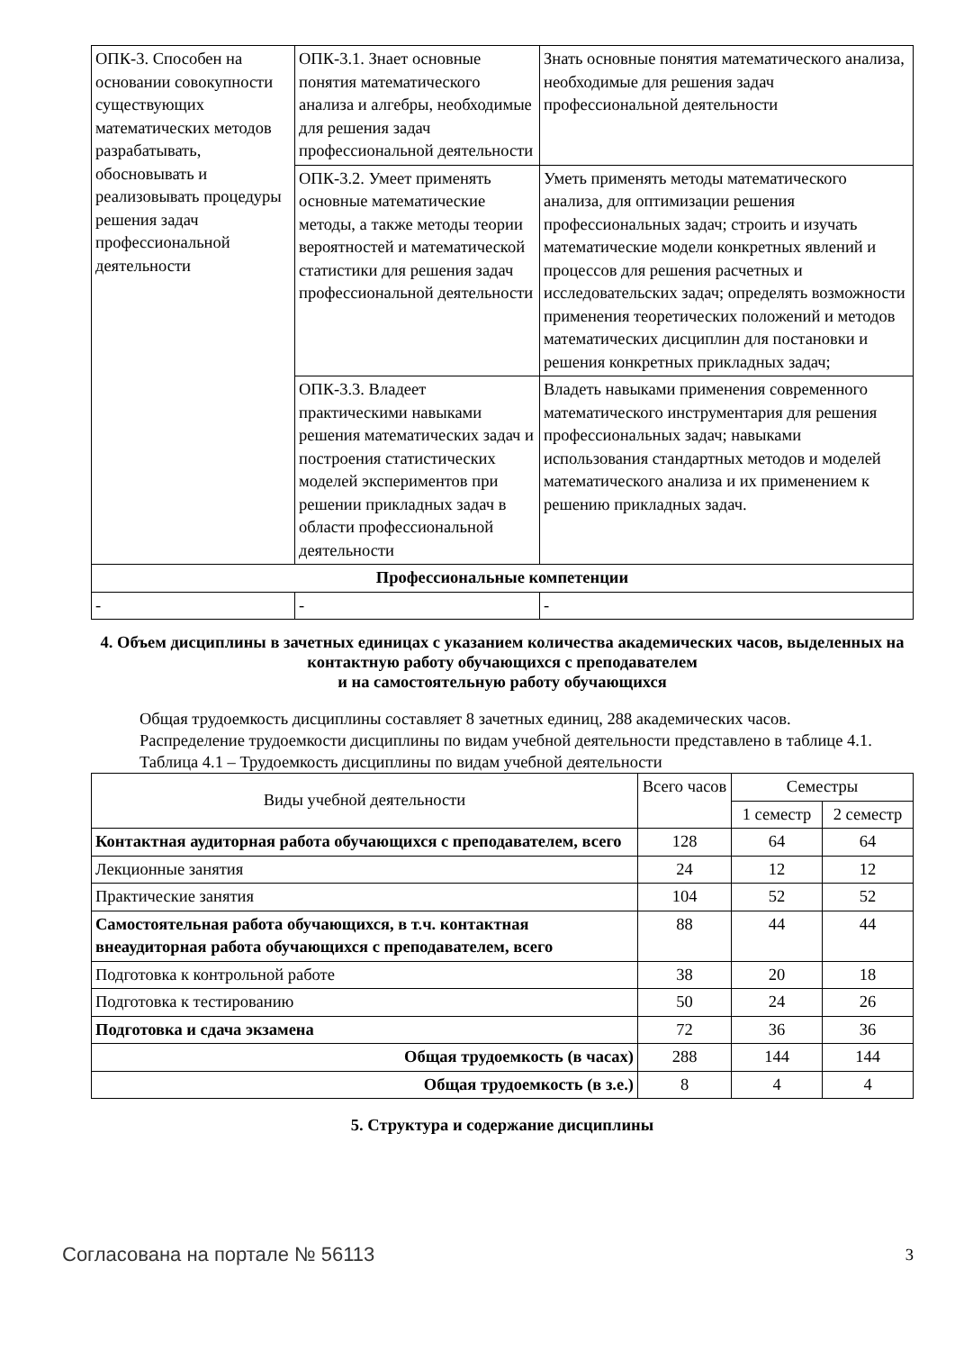| ОПК-3. Способен на основании совокупности существующих математических методов разрабатывать, обосновывать и реализовывать процедуры решения задач профессиональной деятельности | ОПК-3.1. Знает основные понятия математического анализа и алгебры, необходимые для решения задач профессиональной деятельности | Знать основные понятия математического анализа, необходимые для решения задач профессиональной деятельности |
| | ОПК-3.2. Умеет применять основные математические методы, а также методы теории вероятностей и математической статистики для решения задач профессиональной деятельности | Уметь применять методы математического анализа, для оптимизации решения профессиональных задач; строить и изучать математические модели конкретных явлений и процессов для решения расчетных и исследовательских задач; определять возможности применения теоретических положений и методов математических дисциплин для постановки и решения конкретных прикладных задач; |
| | ОПК-3.3. Владеет практическими навыками решения математических задач и построения статистических моделей экспериментов при решении прикладных задач в области профессиональной деятельности | Владеть навыками применения современного математического инструментария для решения профессиональных задач; навыками использования стандартных методов и моделей математического анализа и их применением к решению прикладных задач. |
| Профессиональные компетенции | | |
| - | - | - |
4. Объем дисциплины в зачетных единицах с указанием количества академических часов, выделенных на контактную работу обучающихся с преподавателем
и на самостоятельную работу обучающихся
Общая трудоемкость дисциплины составляет 8 зачетных единиц, 288 академических часов.
Распределение трудоемкости дисциплины по видам учебной деятельности представлено в таблице 4.1.
Таблица 4.1 – Трудоемкость дисциплины по видам учебной деятельности
| Виды учебной деятельности | Всего часов | Семестры | |
| --- | --- | --- | --- |
| | | 1 семестр | 2 семестр |
| Контактная аудиторная работа обучающихся с преподавателем, всего | 128 | 64 | 64 |
| Лекционные занятия | 24 | 12 | 12 |
| Практические занятия | 104 | 52 | 52 |
| Самостоятельная работа обучающихся, в т.ч. контактная внеаудиторная работа обучающихся с преподавателем, всего | 88 | 44 | 44 |
| Подготовка к контрольной работе | 38 | 20 | 18 |
| Подготовка к тестированию | 50 | 24 | 26 |
| Подготовка и сдача экзамена | 72 | 36 | 36 |
| Общая трудоемкость (в часах) | 288 | 144 | 144 |
| Общая трудоемкость (в з.е.) | 8 | 4 | 4 |
5. Структура и содержание дисциплины
Согласована на портале № 56113 3